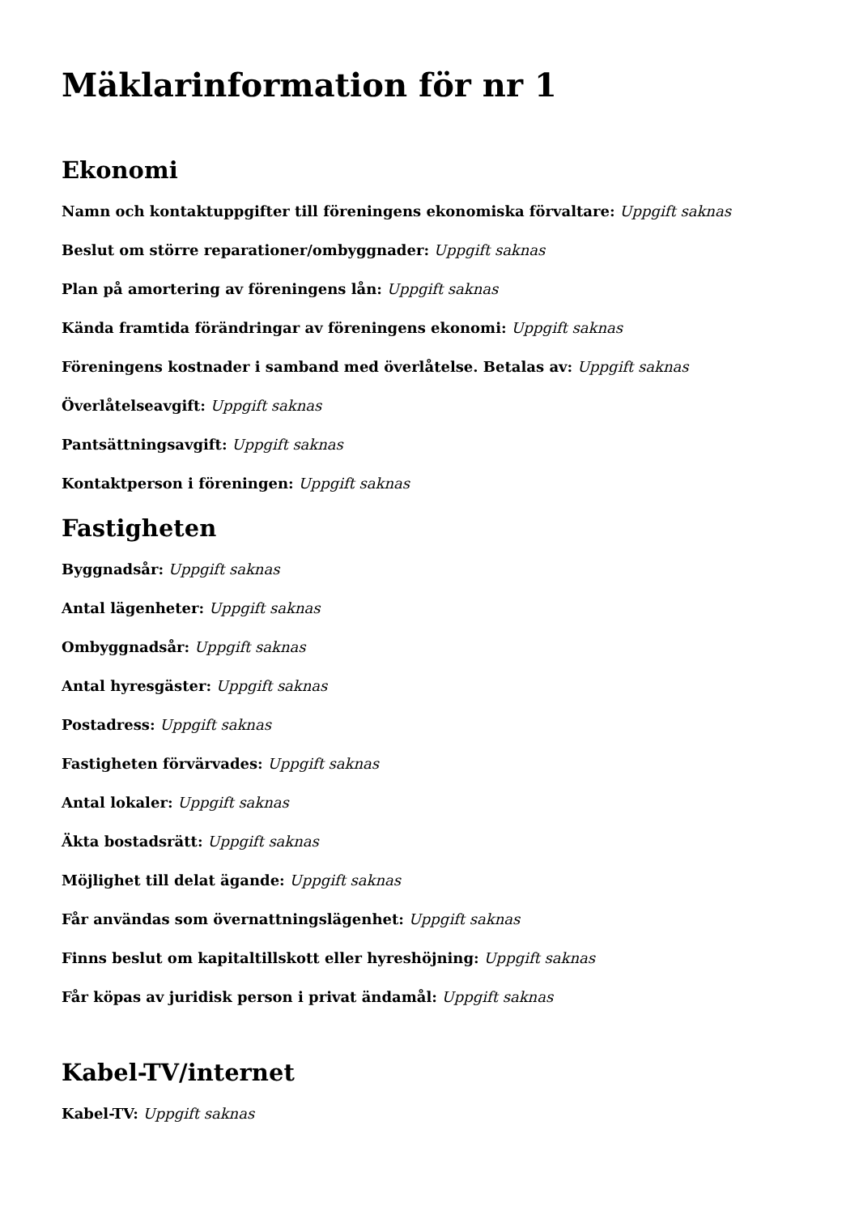Mäklarinformation för nr 1
Ekonomi
Namn och kontaktuppgifter till föreningens ekonomiska förvaltare: Uppgift saknas
Beslut om större reparationer/ombyggnader: Uppgift saknas
Plan på amortering av föreningens lån: Uppgift saknas
Kända framtida förändringar av föreningens ekonomi: Uppgift saknas
Föreningens kostnader i samband med överlåtelse. Betalas av: Uppgift saknas
Överlåtelseavgift: Uppgift saknas
Pantsättningsavgift: Uppgift saknas
Kontaktperson i föreningen: Uppgift saknas
Fastigheten
Byggnadsår: Uppgift saknas
Antal lägenheter: Uppgift saknas
Ombyggnadsår: Uppgift saknas
Antal hyresgäster: Uppgift saknas
Postadress: Uppgift saknas
Fastigheten förvärvades: Uppgift saknas
Antal lokaler: Uppgift saknas
Äkta bostadsrätt: Uppgift saknas
Möjlighet till delat ägande: Uppgift saknas
Får användas som övernattningslägenhet: Uppgift saknas
Finns beslut om kapitaltillskott eller hyreshöjning: Uppgift saknas
Får köpas av juridisk person i privat ändamål: Uppgift saknas
Kabel-TV/internet
Kabel-TV: Uppgift saknas